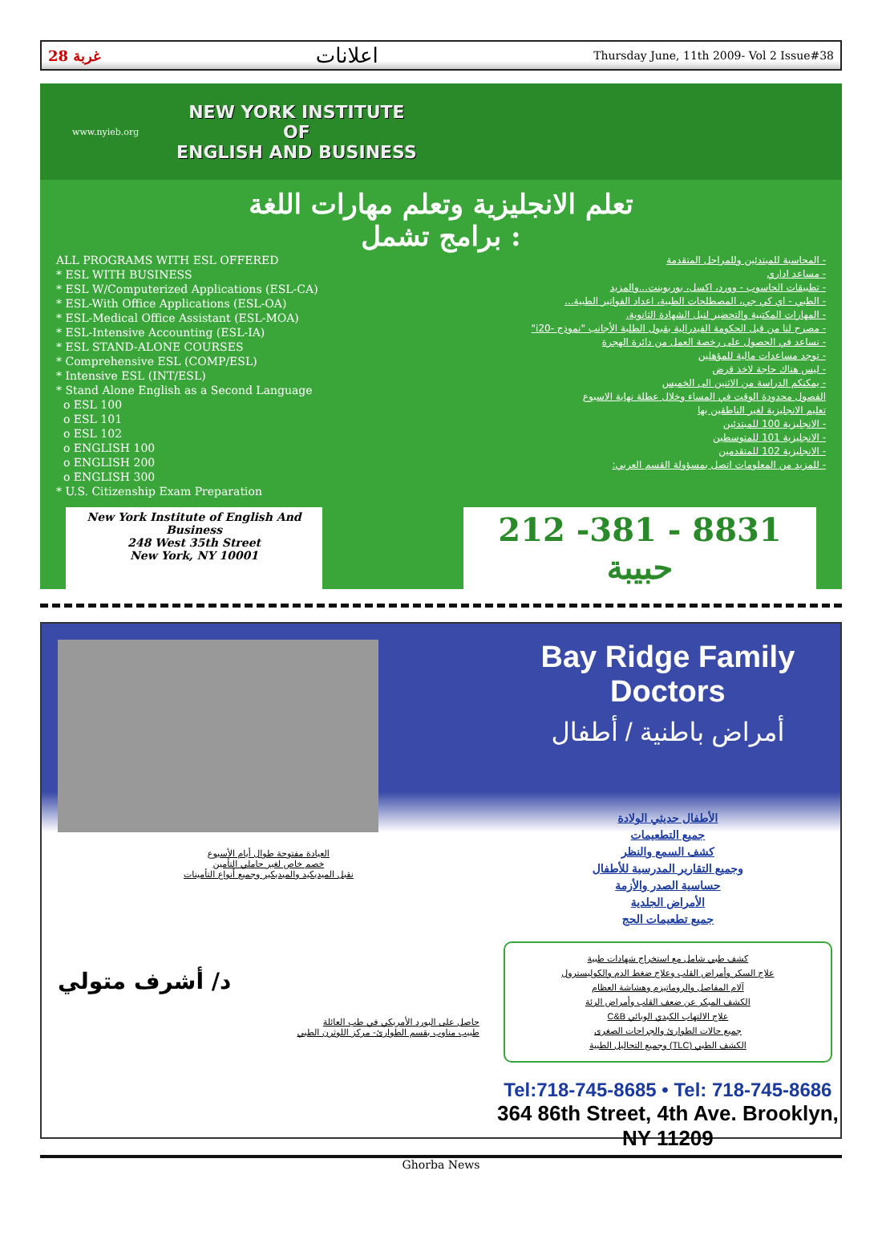28 غربة اعلانات Thursday June, 11th 2009- Vol 2 Issue#38
www.nyieb.org
NEW YORK INSTITUTE
OF
ENGLISH AND BUSINESS
تعلم الانجليزية وتعلم مهارات اللغة
برامج تشمل :
ALL PROGRAMS WITH ESL OFFERED
* ESL WITH BUSINESS
* ESL W/Computerized Applications (ESL-CA)
* ESL-With Office Applications (ESL-OA)
* ESL-Medical Office Assistant (ESL-MOA)
* ESL-Intensive Accounting (ESL-IA)
* ESL STAND-ALONE COURSES
* Comprehensive ESL (COMP/ESL)
* Intensive ESL (INT/ESL)
* Stand Alone English as a Second Language
o ESL 100
o ESL 101
o ESL 102
o ENGLISH 100
o ENGLISH 200
o ENGLISH 300
* U.S. Citizenship Exam Preparation
- المحاسبة للمبتدئين وللمراحل المتقدمة
- مساعد اداري
- تطبيقات الحاسوب - وورد، اكسل، بوربوينت...والمزيد
- الطبي - اي كي جي، المصطلحات الطبية، اعداد الفواتير الطبية...
- المهارات المكتبية والتحضير لنيل الشهادة الثانوية.
- مصرح لنا من قبل الحكومة الفيدرالية بقبول الطلبة الأجانب "نموذج -i20"
- نساعد في الحصول على رخصة العمل من دائرة الهجرة
- توجد مساعدات مالية للمؤهلين
- ليس هناك حاجة لاخذ قرض
- يمكنكم الدراسة من الاثنين الى الخميس
الفصول محدودة الوقت في المساء وخلال عطلة نهاية الاسبوع
تعليم الانجليزية لغير الناطقين بها
- الانجليزية 100 للمبتدئين
- الانجليزية 101 للمتوسطين
- الانجليزية 102 للمتقدمين
- للمزيد من المعلومات اتصل بمسؤولة القسم العربي:
New York Institute of English And Business
248 West 35th Street
New York, NY 10001
212 -381 - 8831 حبيبة
العيادة مفتوحة طوال أيام الأسبوع
خصم خاص لغير حاملي التأمين
نقبل الميديكيد والميديكير وجميع أنواع التأمينات
د/ أشرف متولي
حاصل على البورد الأمريكي في طب العائلة
طبيب مناوب بقسم الطوارئ- مركز اللوثرن الطبي
Bay Ridge Family Doctors
أمراض باطنية / أطفال
الأطفال حديثي الولادة
جميع التطعيمات
كشف السمع والنظر
وجميع التقارير المدرسية للأطفال
حساسية الصدر والأزمة
الأمراض الجلدية
جميع تطعيمات الحج
كشف طبي شامل مع استخراج شهادات طبية
علاج السكر وأمراض القلب وعلاج ضغط الدم والكوليسترول
آلام المفاصل والروماتيزم وهشاشة العظام
الكشف المبكر عن ضعف القلب وأمراض الرئة
علاج الالتهاب الكبدي الوبائي C&B
جميع حالات الطوارئ والجراحات الصغرى
الكشف الطبي (TLC) وجميع التحاليل الطبية
Tel:718-745-8685 • Tel: 718-745-8686
364 86th Street, 4th Ave. Brooklyn, NY 11209
Ghorba News